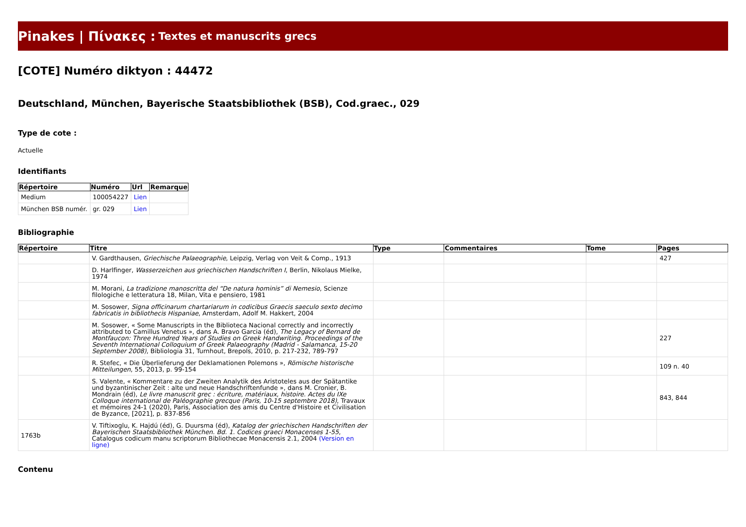Pinakes | Πίνακες : Textes et manuscrits grecs
[COTE] Numéro diktyon : 44472
Deutschland, München, Bayerische Staatsbibliothek (BSB), Cod.graec., 029
Type de cote :
Actuelle
Identifiants
| Répertoire | Numéro | Url | Remarque |
| --- | --- | --- | --- |
| Medium | 100054227 | Lien | |
| München BSB numér. | gr. 029 | Lien | |
Bibliographie
| Répertoire | Titre | Type | Commentaires | Tome | Pages |
| --- | --- | --- | --- | --- | --- |
| | V. Gardthausen, Griechische Palaeographie , Leipzig, Verlag von Veit & Comp., 1913 | | | | 427 |
| | D. Harlfinger, Wasserzeichen aus griechischen Handschriften I , Berlin, Nikolaus Mielke, 1974 | | | | |
| | M. Morani, La tradizione manoscritta del “De natura hominis” di Nemesio , Scienze filologiche e letteratura 18, Milan, Vita e pensiero, 1981 | | | | |
| | M. Sosower, Signa officinarum chartariarum in codicibus Graecis saeculo sexto decimo fabricatis in bibliothecis Hispaniae , Amsterdam, Adolf M. Hakkert, 2004 | | | | |
| | M. Sosower, « Some Manuscripts in the Biblioteca Nacional correctly and incorrectly attributed to Camillus Venetus », dans A. Bravo Garcia (éd), The Legacy of Bernard de Montfaucon: Three Hundred Years of Studies on Greek Handwriting. Proceedings of the Seventh International Colloquium of Greek Palaeography (Madrid - Salamanca, 15-20 September 2008) , Bibliologia 31, Turnhout, Brepols, 2010, p. 217-232, 789-797 | | | | 227 |
| | R. Stefec, « Die Überlieferung der Deklamationen Polemons », Römische historische Mitteilungen , 55, 2013, p. 99-154 | | | | 109 n. 40 |
| | S. Valente, « Kommentare zu der Zweiten Analytik des Aristoteles aus der Spätantike und byzantinischer Zeit : alte und neue Handschriftenfunde », dans M. Cronier, B. Mondrain (éd), Le livre manuscrit grec : écriture, matériaux, histoire. Actes du IXe Colloque international de Paléographie grecque (Paris, 10-15 septembre 2018) , Travaux et mémoires 24-1 (2020), Paris, Association des amis du Centre d'Histoire et Civilisation de Byzance, [2021], p. 837-856 | | | | 843, 844 |
| 1763b | V. Tiftixoglu, K. Hajdú (éd), G. Duursma (éd), Katalog der griechischen Handschriften der Bayerischen Staatsbibliothek München. Bd. 1. Codices graeci Monacenses 1-55 , Catalogus codicum manu scriptorum Bibliothecae Monacensis 2.1, 2004 (Version en ligne) | | | | |
Contenu